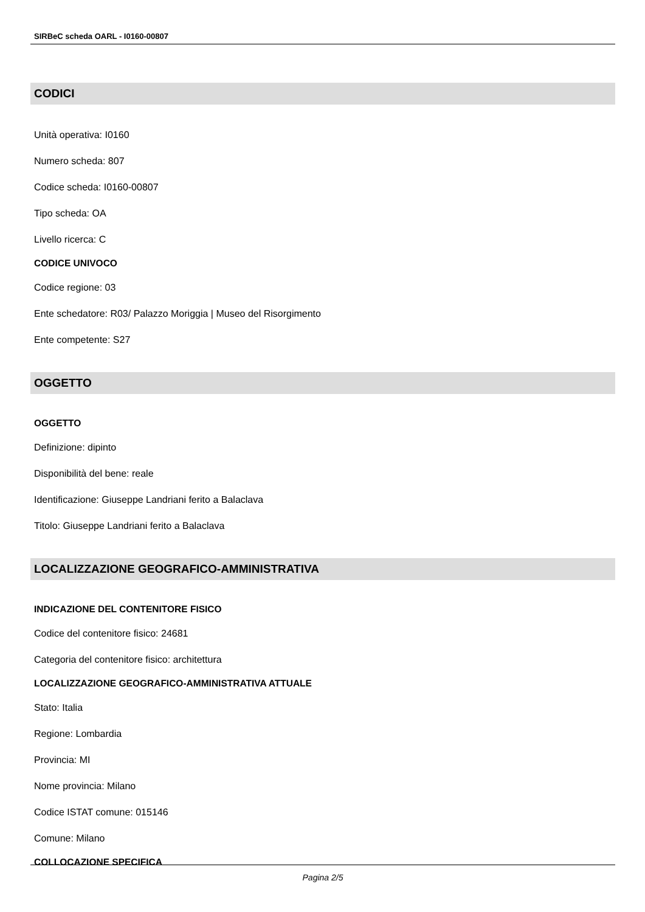SIRBeC scheda OARL - I0160-00807
CODICI
Unità operativa: I0160
Numero scheda: 807
Codice scheda: I0160-00807
Tipo scheda: OA
Livello ricerca: C
CODICE UNIVOCO
Codice regione: 03
Ente schedatore: R03/ Palazzo Moriggia | Museo del Risorgimento
Ente competente: S27
OGGETTO
OGGETTO
Definizione: dipinto
Disponibilità del bene: reale
Identificazione: Giuseppe Landriani ferito a Balaclava
Titolo: Giuseppe Landriani ferito a Balaclava
LOCALIZZAZIONE GEOGRAFICO-AMMINISTRATIVA
INDICAZIONE DEL CONTENITORE FISICO
Codice del contenitore fisico: 24681
Categoria del contenitore fisico: architettura
LOCALIZZAZIONE GEOGRAFICO-AMMINISTRATIVA ATTUALE
Stato: Italia
Regione: Lombardia
Provincia: MI
Nome provincia: Milano
Codice ISTAT comune: 015146
Comune: Milano
COLLOCAZIONE SPECIFICA
Pagina 2/5